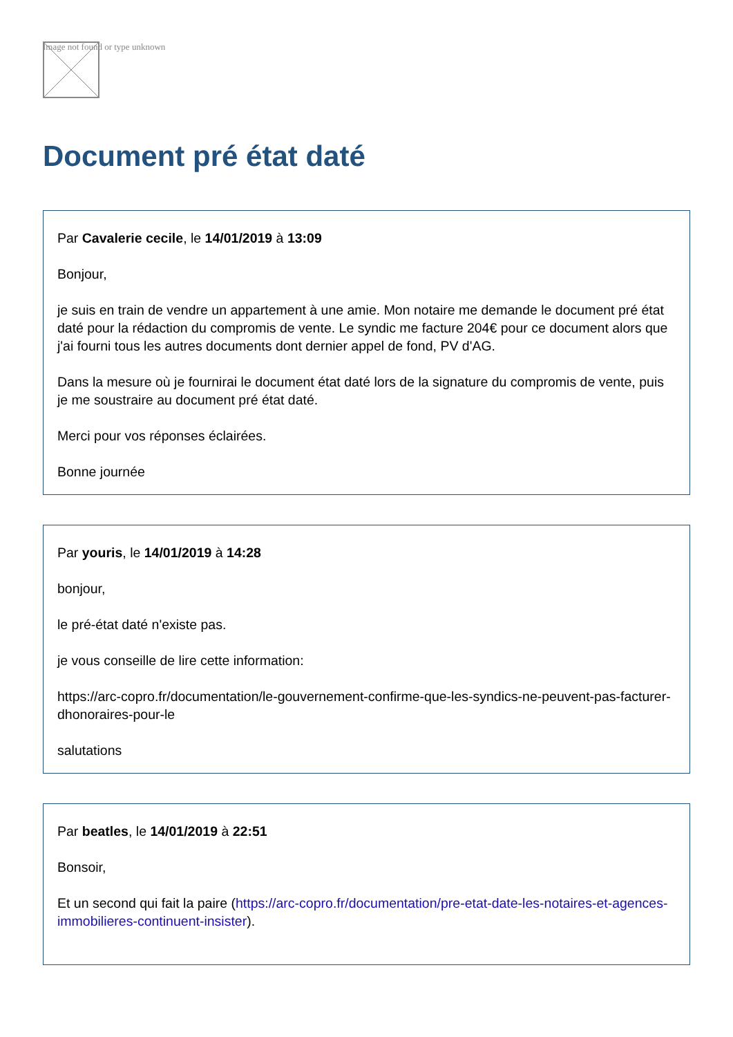Image not found or type unknown
Document pré état daté
Par Cavalerie cecile, le 14/01/2019 à 13:09
Bonjour,
je suis en train de vendre un appartement à une amie. Mon notaire me demande le document pré état daté pour la rédaction du compromis de vente. Le syndic me facture 204€ pour ce document alors que j'ai fourni tous les autres documents dont dernier appel de fond, PV d'AG.
Dans la mesure où je fournirai le document état daté lors de la signature du compromis de vente, puis je me soustraire au document pré état daté.
Merci pour vos réponses éclairées.
Bonne journée
Par youris, le 14/01/2019 à 14:28
bonjour,
le pré-état daté n'existe pas.
je vous conseille de lire cette information:
https://arc-copro.fr/documentation/le-gouvernement-confirme-que-les-syndics-ne-peuvent-pas-facturer-dhonoraires-pour-le
salutations
Par beatles, le 14/01/2019 à 22:51
Bonsoir,
Et un second qui fait la paire (https://arc-copro.fr/documentation/pre-etat-date-les-notaires-et-agences-immobilieres-continuent-insister).